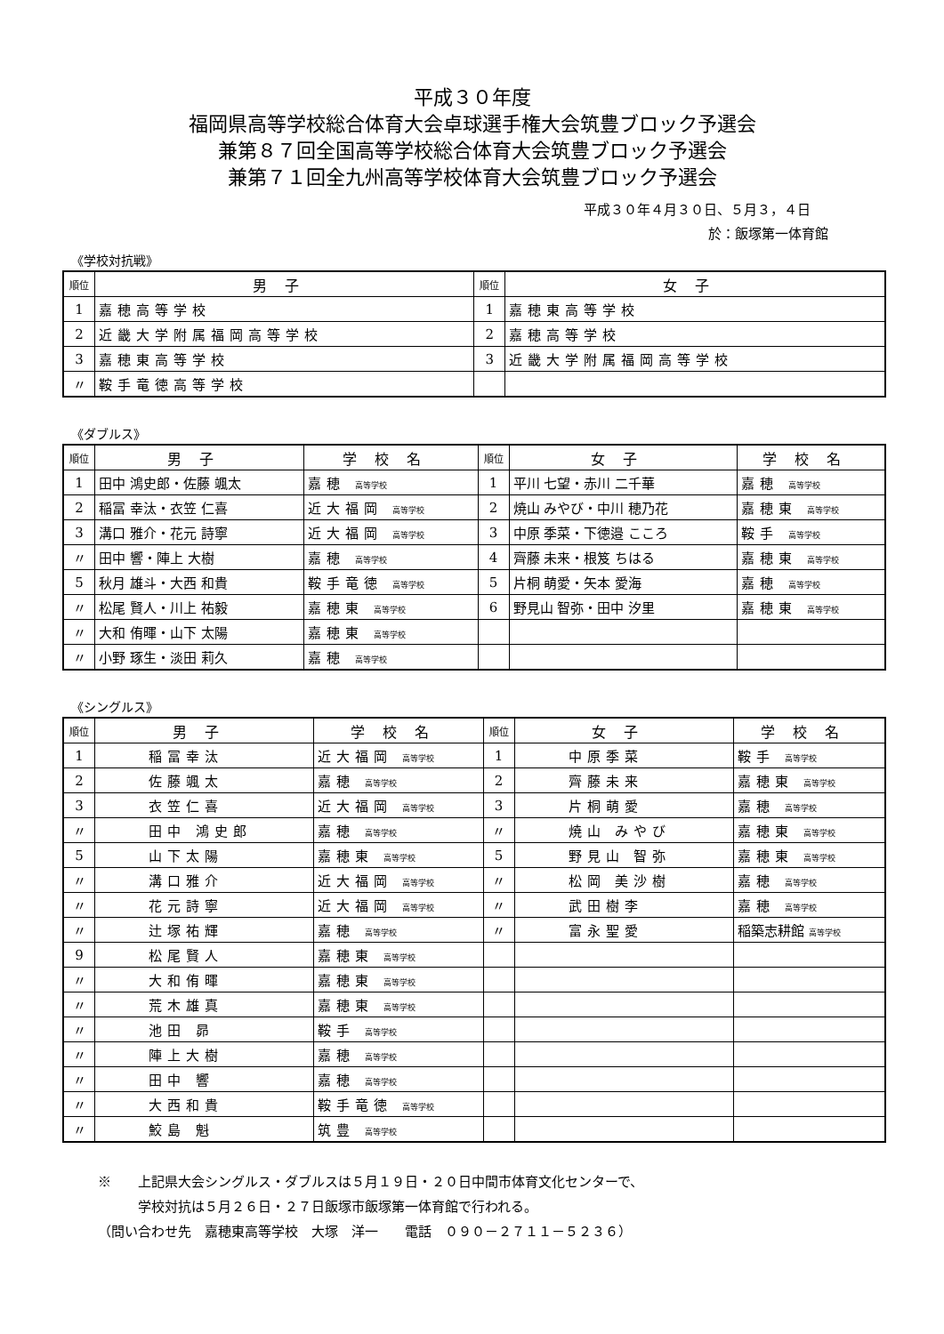平成３０年度
福岡県高等学校総合体育大会卓球選手権大会筑豊ブロック予選会
兼第８７回全国高等学校総合体育大会筑豊ブロック予選会
兼第７１回全九州高等学校体育大会筑豊ブロック予選会
平成３０年４月３０日、５月３，４日
於：飯塚第一体育館
《学校対抗戦》
| 順位 | 男子 | 順位 | 女子 |
| --- | --- | --- | --- |
| 1 | 嘉穂高等学校 | 1 | 嘉穂東高等学校 |
| 2 | 近畿大学附属福岡高等学校 | 2 | 嘉穂高等学校 |
| 3 | 嘉穂東高等学校 | 3 | 近畿大学附属福岡高等学校 |
| 〃 | 鞍手竜徳高等学校 | | |
《ダブルス》
| 順位 | 男子 | 学校名 | 順位 | 女子 | 学校名 |
| --- | --- | --- | --- | --- | --- |
| 1 | 田中 鴻史郎・佐藤 颯太 | 嘉穂 高等学校 | 1 | 平川 七望・赤川 二千華 | 嘉穂 高等学校 |
| 2 | 稲冨 幸汰・衣笠 仁喜 | 近大福岡 高等学校 | 2 | 焼山 みやび・中川 穂乃花 | 嘉穂東 高等学校 |
| 3 | 溝口 雅介・花元 詩寧 | 近大福岡 高等学校 | 3 | 中原 季菜・下徳邉 こころ | 鞍手 高等学校 |
| 〃 | 田中 響・陣上 大樹 | 嘉穂 高等学校 | 4 | 齊藤 未来・根笈 ちはる | 嘉穂東 高等学校 |
| 5 | 秋月 雄斗・大西 和貴 | 鞍手竜徳 高等学校 | 5 | 片桐 萌愛・矢本 愛海 | 嘉穂 高等学校 |
| 〃 | 松尾 賢人・川上 祐毅 | 嘉穂東 高等学校 | 6 | 野見山 智弥・田中 汐里 | 嘉穂東 高等学校 |
| 〃 | 大和 侑暉・山下 太陽 | 嘉穂東 高等学校 | | | |
| 〃 | 小野 琢生・淡田 莉久 | 嘉穂 高等学校 | | | |
《シングルス》
| 順位 | 男子 | 学校名 | 順位 | 女子 | 学校名 |
| --- | --- | --- | --- | --- | --- |
| 1 | 稲冨幸汰 | 近大福岡 高等学校 | 1 | 中原季菜 | 鞍手 高等学校 |
| 2 | 佐藤颯太 | 嘉穂 高等学校 | 2 | 齊藤未来 | 嘉穂東 高等学校 |
| 3 | 衣笠仁喜 | 近大福岡 高等学校 | 3 | 片桐萌愛 | 嘉穂 高等学校 |
| 〃 | 田中 鴻史郎 | 嘉穂 高等学校 | 〃 | 焼山 みやび | 嘉穂東 高等学校 |
| 5 | 山下太陽 | 嘉穂東 高等学校 | 5 | 野見山 智弥 | 嘉穂東 高等学校 |
| 〃 | 溝口雅介 | 近大福岡 高等学校 | 〃 | 松岡 美沙樹 | 嘉穂 高等学校 |
| 〃 | 花元詩寧 | 近大福岡 高等学校 | 〃 | 武田樹李 | 嘉穂 高等学校 |
| 〃 | 辻塚祐輝 | 嘉穂 高等学校 | 〃 | 富永聖愛 | 稲築志耕館 高等学校 |
| 9 | 松尾賢人 | 嘉穂東 高等学校 | | | |
| 〃 | 大和侑暉 | 嘉穂東 高等学校 | | | |
| 〃 | 荒木雄真 | 嘉穂東 高等学校 | | | |
| 〃 | 池田 昴 | 鞍手 高等学校 | | | |
| 〃 | 陣上大樹 | 嘉穂 高等学校 | | | |
| 〃 | 田中 響 | 嘉穂 高等学校 | | | |
| 〃 | 大西和貴 | 鞍手竜徳 高等学校 | | | |
| 〃 | 鮫島 魁 | 筑豊 高等学校 | | | |
※　　上記県大会シングルス・ダブルスは５月１９日・２０日中間市体育文化センターで、
　　　学校対抗は５月２６日・２７日飯塚市飯塚第一体育館で行われる。
（問い合わせ先　嘉穂東高等学校　大塚　洋一　　電話　０９０－２７１１－５２３６）